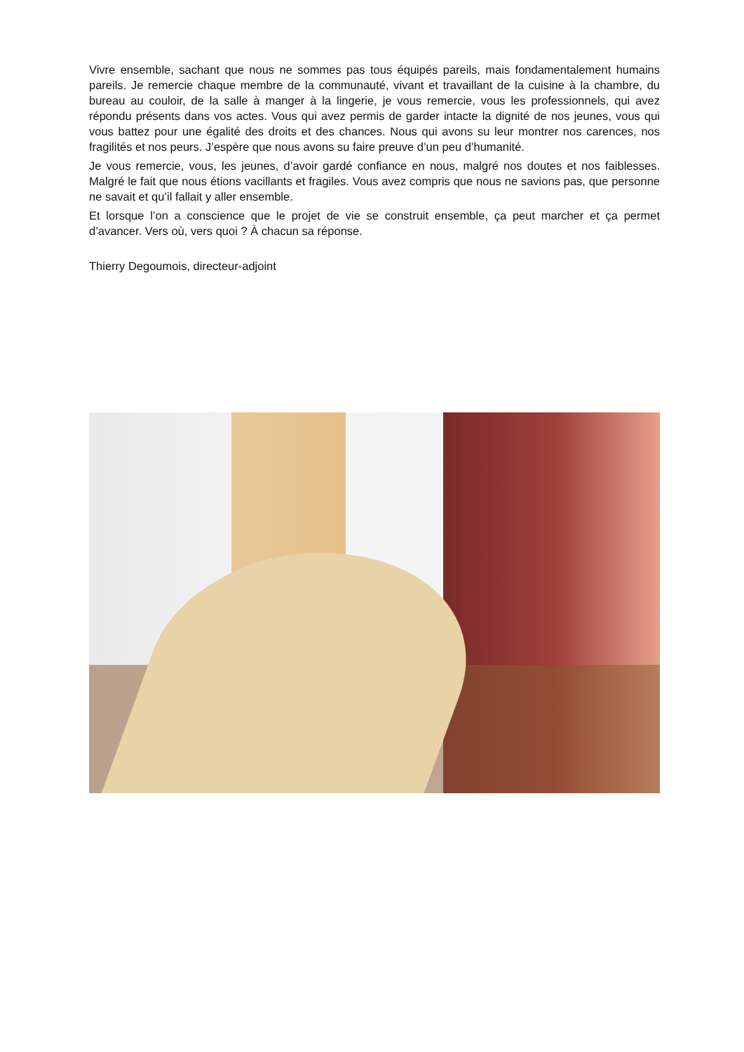Vivre ensemble, sachant que nous ne sommes pas tous équipés pareils, mais fondamentalement humains pareils. Je remercie chaque membre de la communauté, vivant et travaillant de la cuisine à la chambre, du bureau au couloir, de la salle à manger à la lingerie, je vous remercie, vous les professionnels, qui avez répondu présents dans vos actes. Vous qui avez permis de garder intacte la dignité de nos jeunes, vous qui vous battez pour une égalité des droits et des chances. Nous qui avons su leur montrer nos carences, nos fragilités et nos peurs. J’espère que nous avons su faire preuve d’un peu d’humanité.
Je vous remercie, vous, les jeunes, d’avoir gardé confiance en nous, malgré nos doutes et nos faiblesses. Malgré le fait que nous étions vacillants et fragiles. Vous avez compris que nous ne savions pas, que personne ne savait et qu’il fallait y aller ensemble.
Et lorsque l’on a conscience que le projet de vie se construit ensemble, ça peut marcher et ça permet d’avancer. Vers où, vers quoi ? À chacun sa réponse.
Thierry Degoumois, directeur-adjoint